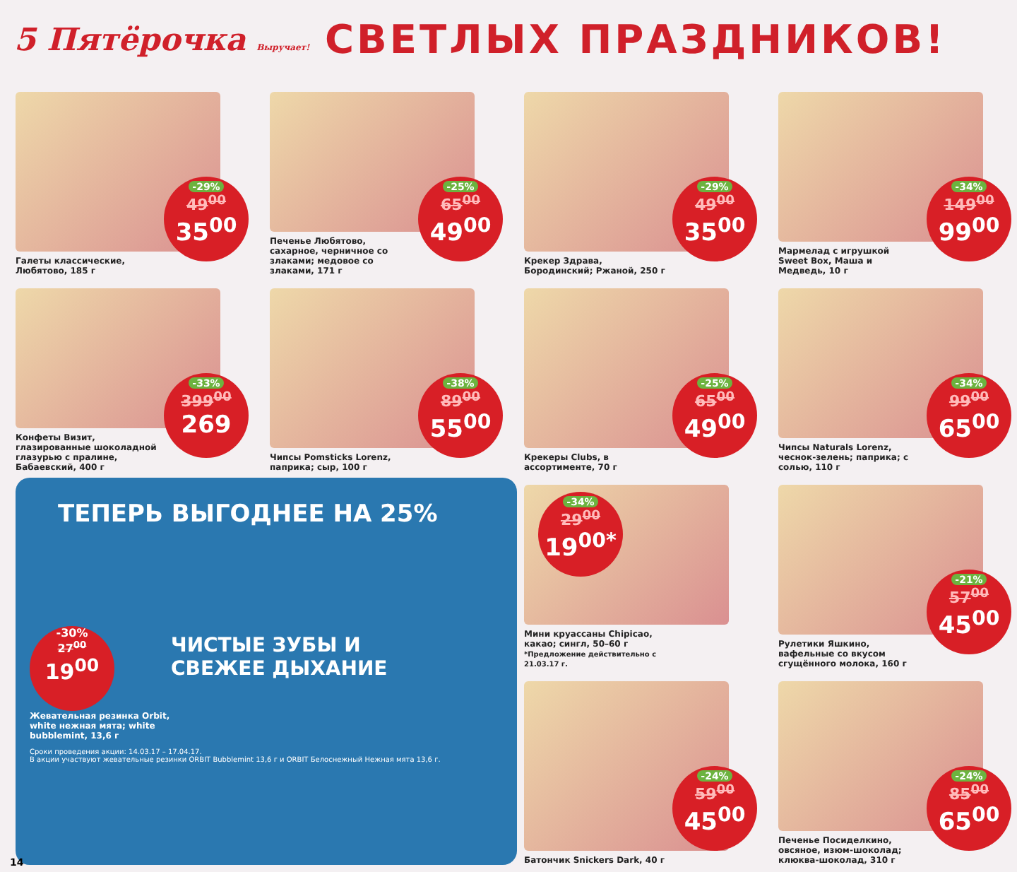5 Пятёрочка Выручает!
СВЕТЛЫХ ПРАЗДНИКОВ!
Галеты классические, Любятово, 185 г
-29%
49<sup>00</sup>
35<sup>00</sup>
Печенье Любятово, сахарное, черничное со злаками; медовое со злаками, 171 г
-25%
65<sup>00</sup>
49<sup>00</sup>
Крекер Здрава, Бородинский; Ржаной, 250 г
-29%
49<sup>00</sup>
35<sup>00</sup>
Мармелад с игрушкой Sweet Box, Маша и Медведь, 10 г
-34%
149<sup>00</sup>
99<sup>00</sup>
Конфеты Визит, глазированные шоколадной глазурью с пралине, Бабаевский, 400 г
-33%
399<sup>00</sup>
269
Чипсы Pomsticks Lorenz, паприка; сыр, 100 г
-38%
89<sup>00</sup>
55<sup>00</sup>
Крекеры Clubs, в ассортименте, 70 г
-25%
65<sup>00</sup>
49<sup>00</sup>
Чипсы Naturals Lorenz, чеснок-зелень; паприка; с солью, 110 г
-34%
99<sup>00</sup>
65<sup>00</sup>
ТЕПЕРЬ ВЫГОДНЕЕ НА 25%
-30%
27<sup>00</sup>
19<sup>00</sup>
ЧИСТЫЕ ЗУБЫ И
СВЕЖЕЕ ДЫХАНИЕ
Жевательная резинка Orbit, white нежная мята; white bubblemint, 13,6 г
Сроки проведения акции: 14.03.17 – 17.04.17.
В акции участвуют жевательные резинки ORBIT Bubblemint 13,6 г и ORBIT Белоснежный Нежная мята 13,6 г.
Мини круассаны Chipicao, какао; сингл, 50–60 г
*Предложение действительно с 21.03.17 г.
-34%
29<sup>00</sup>
19<sup>00*</sup>
Рулетики Яшкино, вафельные со вкусом сгущённого молока, 160 г
-21%
57<sup>00</sup>
45<sup>00</sup>
Батончик Snickers Dark, 40 г
-24%
59<sup>00</sup>
45<sup>00</sup>
Печенье Посиделкино, овсяное, изюм-шоколад; клюква-шоколад, 310 г
-24%
85<sup>00</sup>
65<sup>00</sup>
14